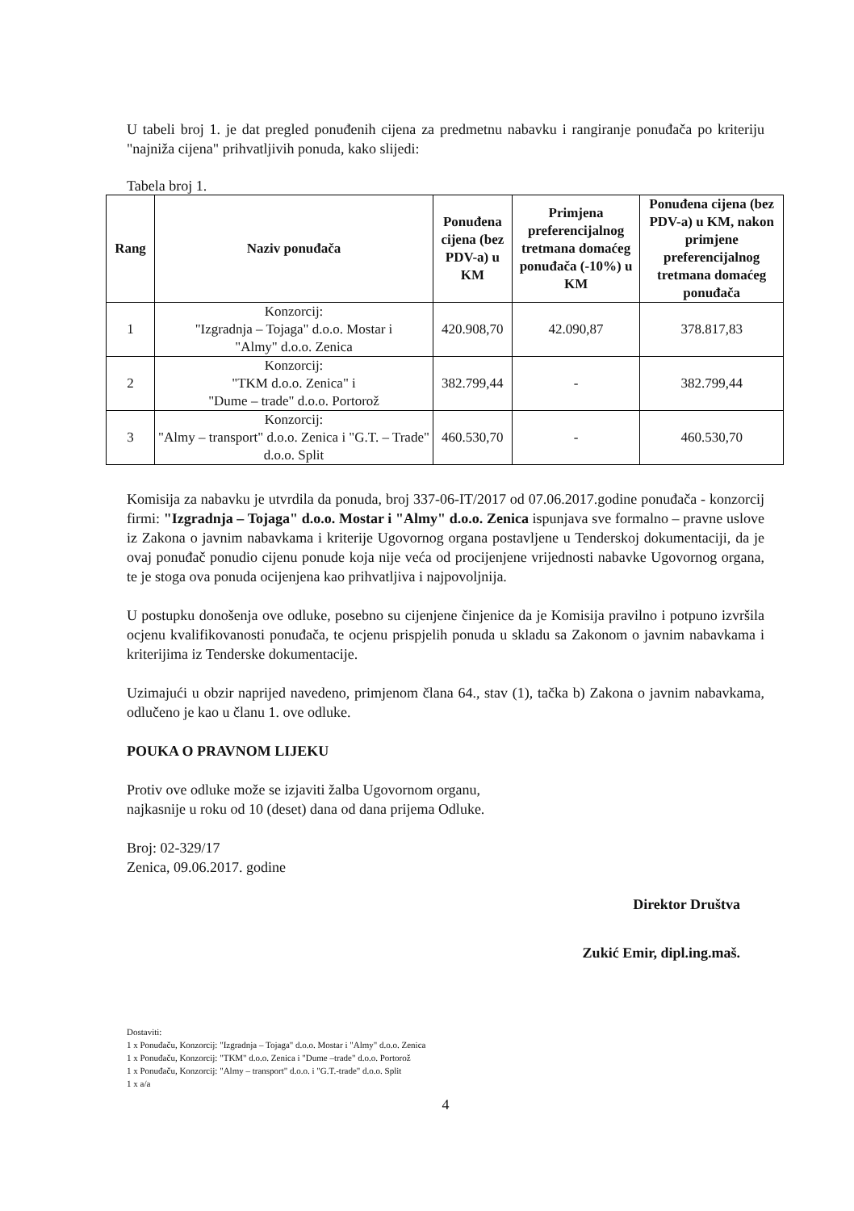U tabeli broj 1. je dat pregled ponuđenih cijena za predmetnu nabavku i rangiranje ponuđača po kriteriju "najniža cijena" prihvatljivih ponuda, kako slijedi:
Tabela broj 1.
| Rang | Naziv ponuđača | Ponuđena cijena (bez PDV-a) u KM | Primjena preferencijalnog tretmana domaćeg ponuđača (-10%) u KM | Ponuđena cijena (bez PDV-a) u KM, nakon primjene preferencijalnog tretmana domaćeg ponuđača |
| --- | --- | --- | --- | --- |
| 1 | Konzorcij: "Izgradnja – Tojaga" d.o.o. Mostar i "Almy" d.o.o. Zenica | 420.908,70 | 42.090,87 | 378.817,83 |
| 2 | Konzorcij: "TKM d.o.o. Zenica" i "Dume – trade" d.o.o. Portorož | 382.799,44 | - | 382.799,44 |
| 3 | Konzorcij: "Almy – transport" d.o.o. Zenica i "G.T. – Trade" d.o.o. Split | 460.530,70 | - | 460.530,70 |
Komisija za nabavku je utvrdila da ponuda, broj 337-06-IT/2017 od 07.06.2017.godine ponuđača - konzorcij firmi: "Izgradnja – Tojaga" d.o.o. Mostar i "Almy" d.o.o. Zenica ispunjava sve formalno – pravne uslove iz Zakona o javnim nabavkama i kriterije Ugovornog organa postavljene u Tenderskoj dokumentaciji, da je ovaj ponuđač ponudio cijenu ponude koja nije veća od procijenjene vrijednosti nabavke Ugovornog organa, te je stoga ova ponuda ocijenjena kao prihvatljiva i najpovoljnija.
U postupku donošenja ove odluke, posebno su cijenjene činjenice da je Komisija pravilno i potpuno izvršila ocjenu kvalifikovanosti ponuđača, te ocjenu prispjelih ponuda u skladu sa Zakonom o javnim nabavkama i kriterijima iz Tenderske dokumentacije.
Uzimajući u obzir naprijed navedeno, primjenom člana 64., stav (1), tačka b) Zakona o javnim nabavkama, odlučeno je kao u članu 1. ove odluke.
POUKA O PRAVNOM LIJEKU
Protiv ove odluke može se izjaviti žalba Ugovornom organu,
najkasnije u roku od 10 (deset) dana od dana prijema Odluke.
Broj: 02-329/17
Zenica, 09.06.2017. godine
Direktor Društva
Zukić Emir, dipl.ing.maš.
Dostaviti:
1 x Ponuđaču, Konzorcij: "Izgradnja – Tojaga" d.o.o. Mostar i "Almy" d.o.o. Zenica
1 x Ponuđaču, Konzorcij: "TKM" d.o.o. Zenica i "Dume –trade" d.o.o. Portorož
1 x Ponuđaču, Konzorcij: "Almy – transport" d.o.o. i "G.T.-trade" d.o.o. Split
1 x a/a
4